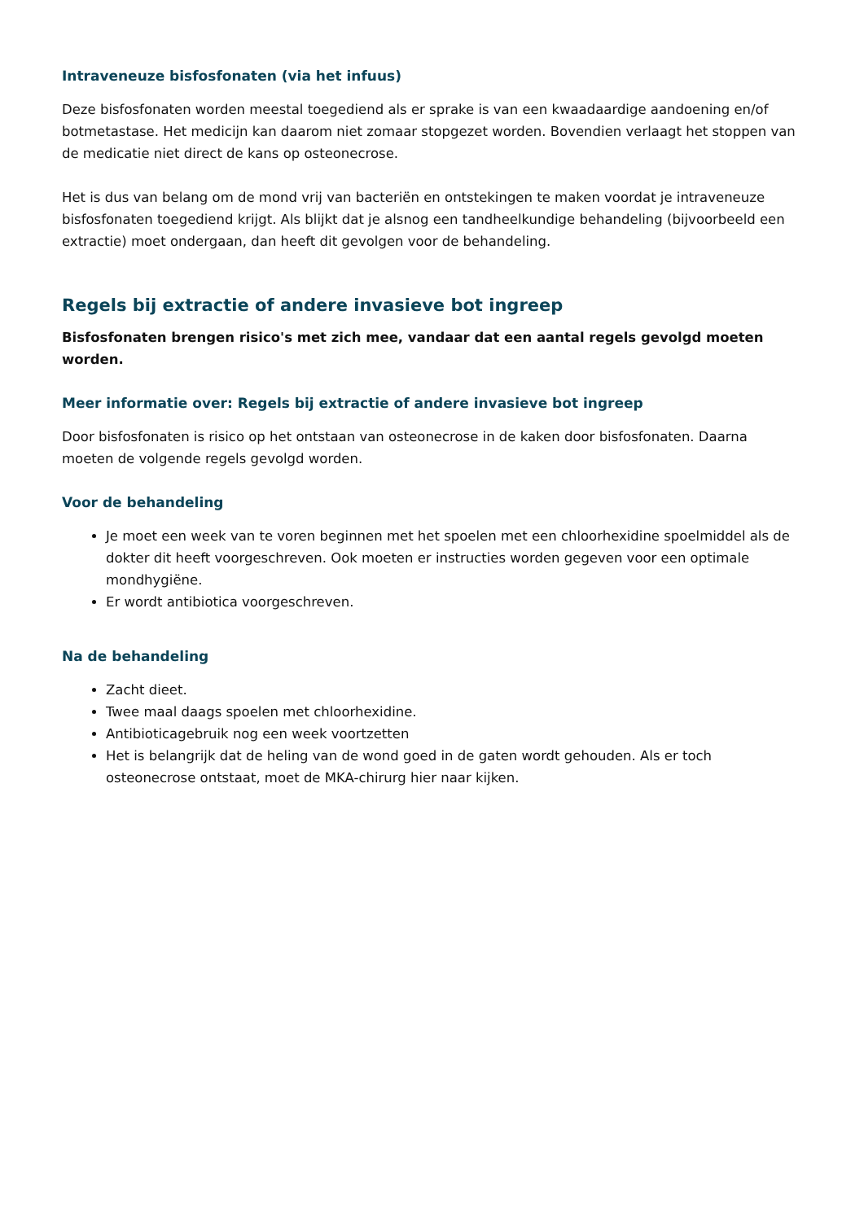Intraveneuze bisfosfonaten (via het infuus)
Deze bisfosfonaten worden meestal toegediend als er sprake is van een kwaadaardige aandoening en/of botmetastase. Het medicijn kan daarom niet zomaar stopgezet worden. Bovendien verlaagt het stoppen van de medicatie niet direct de kans op osteonecrose.
Het is dus van belang om de mond vrij van bacteriën en ontstekingen te maken voordat je intraveneuze bisfosfonaten toegediend krijgt. Als blijkt dat je alsnog een tandheelkundige behandeling (bijvoorbeeld een extractie) moet ondergaan, dan heeft dit gevolgen voor de behandeling.
Regels bij extractie of andere invasieve bot ingreep
Bisfosfonaten brengen risico's met zich mee, vandaar dat een aantal regels gevolgd moeten worden.
Meer informatie over: Regels bij extractie of andere invasieve bot ingreep
Door bisfosfonaten is risico op het ontstaan van osteonecrose in de kaken door bisfosfonaten. Daarna moeten de volgende regels gevolgd worden.
Voor de behandeling
Je moet een week van te voren beginnen met het spoelen met een chloorhexidine spoelmiddel als de dokter dit heeft voorgeschreven. Ook moeten er instructies worden gegeven voor een optimale mondhygiëne.
Er wordt antibiotica voorgeschreven.
Na de behandeling
Zacht dieet.
Twee maal daags spoelen met chloorhexidine.
Antibioticagebruik nog een week voortzetten
Het is belangrijk dat de heling van de wond goed in de gaten wordt gehouden. Als er toch osteonecrose ontstaat, moet de MKA-chirurg hier naar kijken.